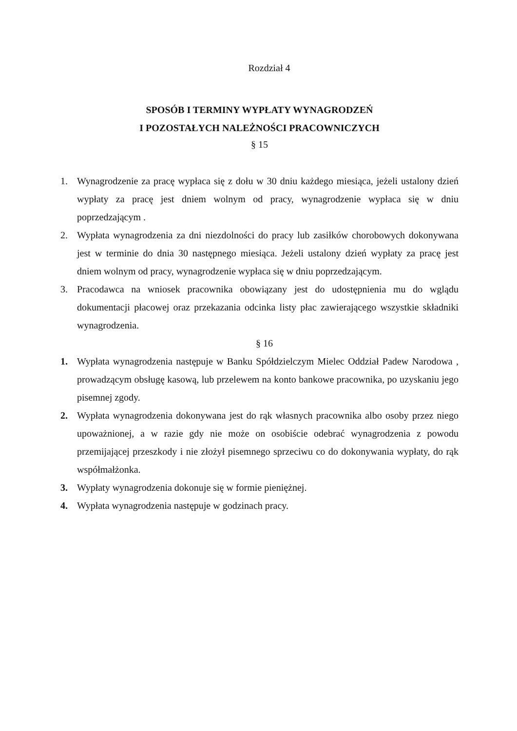Rozdział 4
SPOSÓB I TERMINY WYPŁATY WYNAGRODZEŃ
I POZOSTAŁYCH NALEŻNOŚCI PRACOWNICZYCH
§ 15
1. Wynagrodzenie za pracę wypłaca się z dołu w 30 dniu każdego miesiąca, jeżeli ustalony dzień wypłaty za pracę jest dniem wolnym od pracy, wynagrodzenie wypłaca się w dniu poprzedzającym .
2. Wypłata wynagrodzenia za dni niezdolności do pracy lub zasiłków chorobowych dokonywana jest w terminie do dnia 30 następnego miesiąca. Jeżeli ustalony dzień wypłaty za pracę jest dniem wolnym od pracy, wynagrodzenie wypłaca się w dniu poprzedzającym.
3. Pracodawca na wniosek pracownika obowiązany jest do udostępnienia mu do wglądu dokumentacji płacowej oraz przekazania odcinka listy płac zawierającego wszystkie składniki wynagrodzenia.
§ 16
1. Wypłata wynagrodzenia następuje w Banku Spółdzielczym Mielec Oddział Padew Narodowa , prowadzącym obsługę kasową, lub przelewem na konto bankowe pracownika, po uzyskaniu jego pisemnej zgody.
2. Wypłata wynagrodzenia dokonywana jest do rąk własnych pracownika albo osoby przez niego upoważnionej, a w razie gdy nie może on osobiście odebrać wynagrodzenia z powodu przemijającej przeszkody i nie złożył pisemnego sprzeciwu co do dokonywania wypłaty, do rąk współmałżonka.
3. Wypłaty wynagrodzenia dokonuje się w formie pieniężnej.
4. Wypłata wynagrodzenia następuje w godzinach pracy.